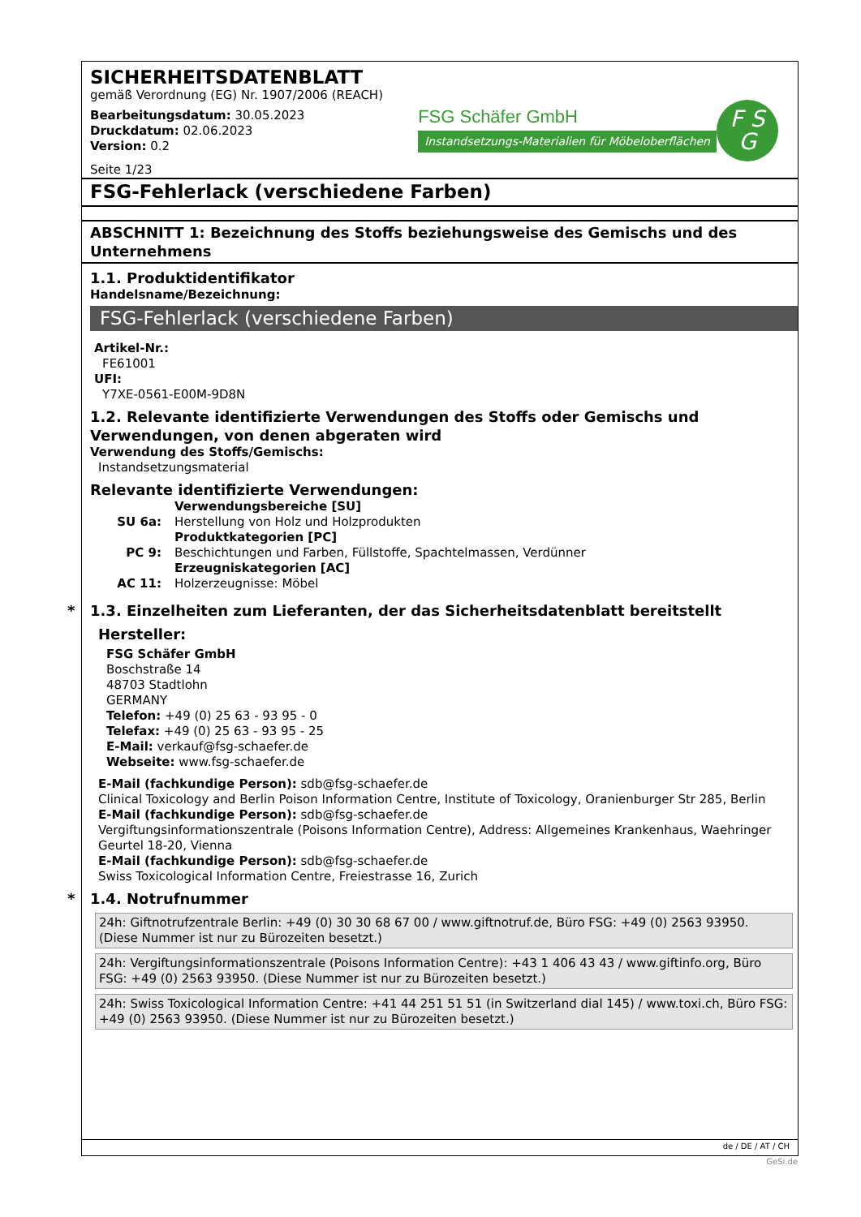SICHERHEITSDATENBLATT
gemäß Verordnung (EG) Nr. 1907/2006 (REACH)
Bearbeitungsdatum: 30.05.2023
Druckdatum: 02.06.2023
Version: 0.2
Seite 1/23
FSG Schäfer GmbH
Instandsetzungs-Materialien für Möbeloberflächen
F S
G
FSG-Fehlerlack (verschiedene Farben)
ABSCHNITT 1: Bezeichnung des Stoffs beziehungsweise des Gemischs und des Unternehmens
1.1. Produktidentifikator
Handelsname/Bezeichnung:
FSG-Fehlerlack (verschiedene Farben)
Artikel-Nr.:
FE61001
UFI:
Y7XE-0561-E00M-9D8N
1.2. Relevante identifizierte Verwendungen des Stoffs oder Gemischs und Verwendungen, von denen abgeraten wird
Verwendung des Stoffs/Gemischs:
Instandsetzungsmaterial
Relevante identifizierte Verwendungen:
| | Verwendungsbereiche [SU] |
| SU 6a: | Herstellung von Holz und Holzprodukten |
| | Produktkategorien [PC] |
| PC 9: | Beschichtungen und Farben, Füllstoffe, Spachtelmassen, Verdünner |
| | Erzeugniskategorien [AC] |
| AC 11: | Holzerzeugnisse: Möbel |
* 1.3. Einzelheiten zum Lieferanten, der das Sicherheitsdatenblatt bereitstellt
Hersteller:
FSG Schäfer GmbH
Boschstraße 14
48703 Stadtlohn
GERMANY
Telefon: +49 (0) 25 63 - 93 95 - 0
Telefax: +49 (0) 25 63 - 93 95 - 25
E-Mail: verkauf@fsg-schaefer.de
Webseite: www.fsg-schaefer.de
E-Mail (fachkundige Person): sdb@fsg-schaefer.de
Clinical Toxicology and Berlin Poison Information Centre, Institute of Toxicology, Oranienburger Str 285, Berlin
E-Mail (fachkundige Person): sdb@fsg-schaefer.de
Vergiftungsinformationszentrale (Poisons Information Centre), Address: Allgemeines Krankenhaus, Waehringer Geurtel 18-20, Vienna
E-Mail (fachkundige Person): sdb@fsg-schaefer.de
Swiss Toxicological Information Centre, Freiestrasse 16, Zurich
* 1.4. Notrufnummer
24h: Giftnotrufzentrale Berlin: +49 (0) 30 30 68 67 00 / www.giftnotruf.de, Büro FSG: +49 (0) 2563 93950. (Diese Nummer ist nur zu Bürozeiten besetzt.)
24h: Vergiftungsinformationszentrale (Poisons Information Centre): +43 1 406 43 43 / www.giftinfo.org, Büro FSG: +49 (0) 2563 93950. (Diese Nummer ist nur zu Bürozeiten besetzt.)
24h: Swiss Toxicological Information Centre: +41 44 251 51 51 (in Switzerland dial 145) / www.toxi.ch, Büro FSG: +49 (0) 2563 93950. (Diese Nummer ist nur zu Bürozeiten besetzt.)
de / DE / AT / CH
GeSi.de